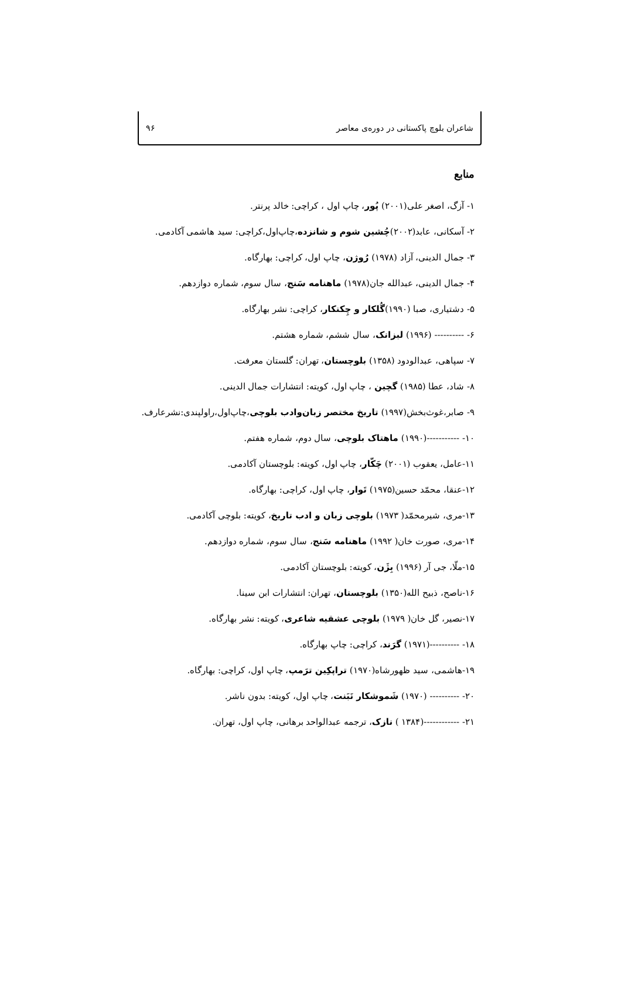شاعران بلوچ پاکستانی در دوره‌ی معاصر ۹۶
منابع
۱- آزگ، اصغر علی(۲۰۰۱) پُور، چاپ اول ، کراچی: خالد پرنتر.
۲- آسکانی، عابد(۲۰۰۲)چُشین شوم و شانزده،چاپ‌اول،کراچی: سید هاشمی آکادمی.
۳- جمال الدینی، آزاد (۱۹۷۸) رُوژن، چاپ اول، کراچی: بهارگاه.
۴- جمال الدینی، عبدالله جان(۱۹۷۸) ماهنامه سَنج، سال سوم، شماره دوازدهم.
۵- دشتیاری، صبا (۱۹۹۰)گُلکار و چِکنکار، کراچی: نشر بهارگاه.
۶- ---------- (۱۹۹۶) لبزانک، سال ششم، شماره هشتم.
۷- سپاهی، عبدالودود (۱۳۵۸) بلوچستان، تهران: گلستان معرفت.
۸- شاد، عطا (۱۹۸۵) گچین ، چاپ اول، کویته: انتشارات جمال الدینی.
۹- صابر،غوث‌بخش(۱۹۹۷) تاریخ مختصر زبان‌وادب بلوچی،چاپ‌اول،راولپندی:نشرعارف.
۱۰- -----------(۱۹۹۰) ماهتاک بلوچی، سال دوم، شماره هفتم.
۱۱-عامل، یعقوب (۲۰۰۱) چَکّار، چاپ اول، کویته: بلوچستان آکادمی.
۱۲-عنقا، محمّد حسین(۱۹۷۵) تَوار، چاپ اول، کراچی: بهارگاه.
۱۳-مری، شیرمحمّد( ۱۹۷۳) بلوچی زبان و ادب تاریخ، کویته: بلوچی آکادمی.
۱۴-مری، صورت خان( ۱۹۹۲) ماهنامه سَنج، سال سوم، شماره دوازدهم.
۱۵-ملّا، جی آر (۱۹۹۶) بِژَن، کویته: بلوچستان آکادمی.
۱۶-ناصح، ذبیح الله(۱۳۵۰) بلوچستان، تهران: انتشارات ابن سینا.
۱۷-نصیر، گل خان( ۱۹۷۹) بلوچی عشقیه شاعری، کویته: نشر بهارگاه.
۱۸- ----------(۱۹۷۱) گرَند، کراچی: چاپ بهارگاه.
۱۹-هاشمی، سید ظهورشاه(۱۹۷۰) تراپکِین ترَمپ، چاپ اول، کراچی: بهارگاه.
۲۰- ---------- (۱۹۷۰) شَموشکار نَبَنت، چاپ اول، کویته: بدون ناشر.
۲۱- ------------(۱۳۸۴ ) نازک، ترجمه عبدالواحد برهانی، چاپ اول، تهران.